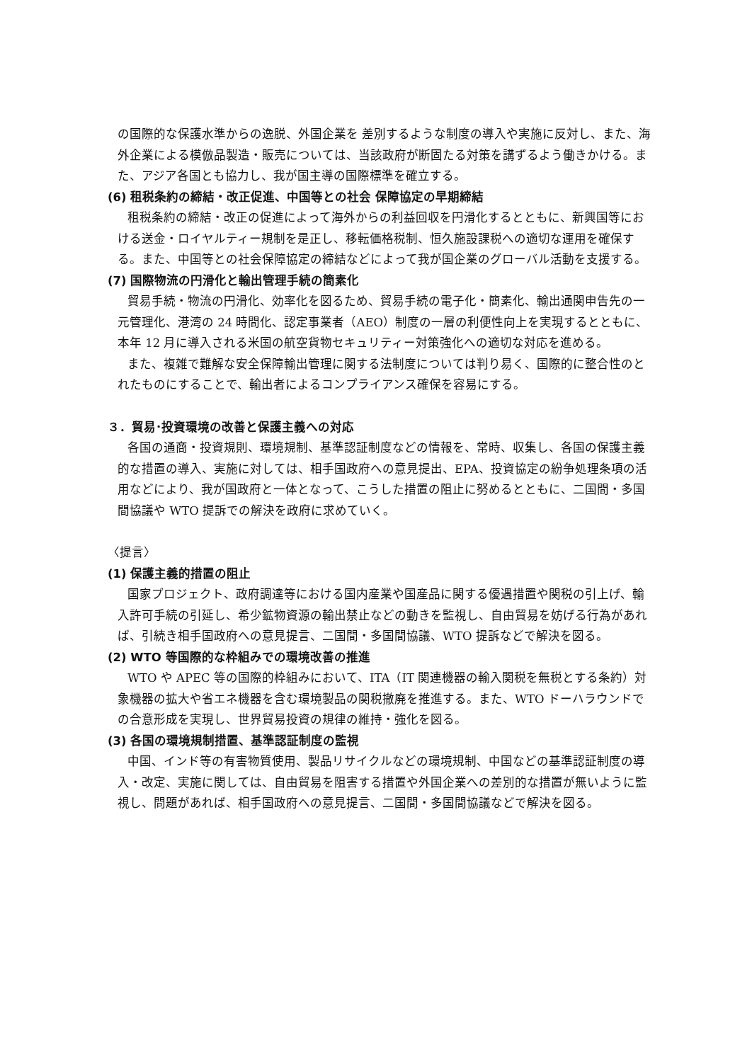の国際的な保護水準からの逸脱、外国企業を 差別するような制度の導入や実施に反対し、また、海外企業による模倣品製造・販売については、当該政府が断固たる対策を講ずるよう働きかける。また、アジア各国とも協力し、我が国主導の国際標準を確立する。
(6) 租税条約の締結・改正促進、中国等との社会 保障協定の早期締結
租税条約の締結・改正の促進によって海外からの利益回収を円滑化するとともに、新興国等における送金・ロイヤルティー規制を是正し、移転価格税制、恒久施設課税への適切な運用を確保する。また、中国等との社会保障協定の締結などによって我が国企業のグローバル活動を支援する。
(7) 国際物流の円滑化と輸出管理手続の簡素化
貿易手続・物流の円滑化、効率化を図るため、貿易手続の電子化・簡素化、輸出通関申告先の一元管理化、港湾の 24 時間化、認定事業者（AEO）制度の一層の利便性向上を実現するとともに、本年 12 月に導入される米国の航空貨物セキュリティー対策強化への適切な対応を進める。
また、複雑で難解な安全保障輸出管理に関する法制度については判り易く、国際的に整合性のとれたものにすることで、輸出者によるコンプライアンス確保を容易にする。
３．貿易･投資環境の改善と保護主義への対応
各国の通商・投資規則、環境規制、基準認証制度などの情報を、常時、収集し、各国の保護主義的な措置の導入、実施に対しては、相手国政府への意見提出、EPA、投資協定の紛争処理条項の活用などにより、我が国政府と一体となって、こうした措置の阻止に努めるとともに、二国間・多国間協議や WTO 提訴での解決を政府に求めていく。
〈提言〉
(1) 保護主義的措置の阻止
国家プロジェクト、政府調達等における国内産業や国産品に関する優遇措置や関税の引上げ、輸入許可手続の引延し、希少鉱物資源の輸出禁止などの動きを監視し、自由貿易を妨げる行為があれば、引続き相手国政府への意見提言、二国間・多国間協議、WTO 提訴などで解決を図る。
(2) WTO 等国際的な枠組みでの環境改善の推進
WTO や APEC 等の国際的枠組みにおいて、ITA（IT 関連機器の輸入関税を無税とする条約）対象機器の拡大や省エネ機器を含む環境製品の関税撤廃を推進する。また、WTO ドーハラウンドでの合意形成を実現し、世界貿易投資の規律の維持・強化を図る。
(3) 各国の環境規制措置、基準認証制度の監視
中国、インド等の有害物質使用、製品リサイクルなどの環境規制、中国などの基準認証制度の導入・改定、実施に関しては、自由貿易を阻害する措置や外国企業への差別的な措置が無いように監視し、問題があれば、相手国政府への意見提言、二国間・多国間協議などで解決を図る。